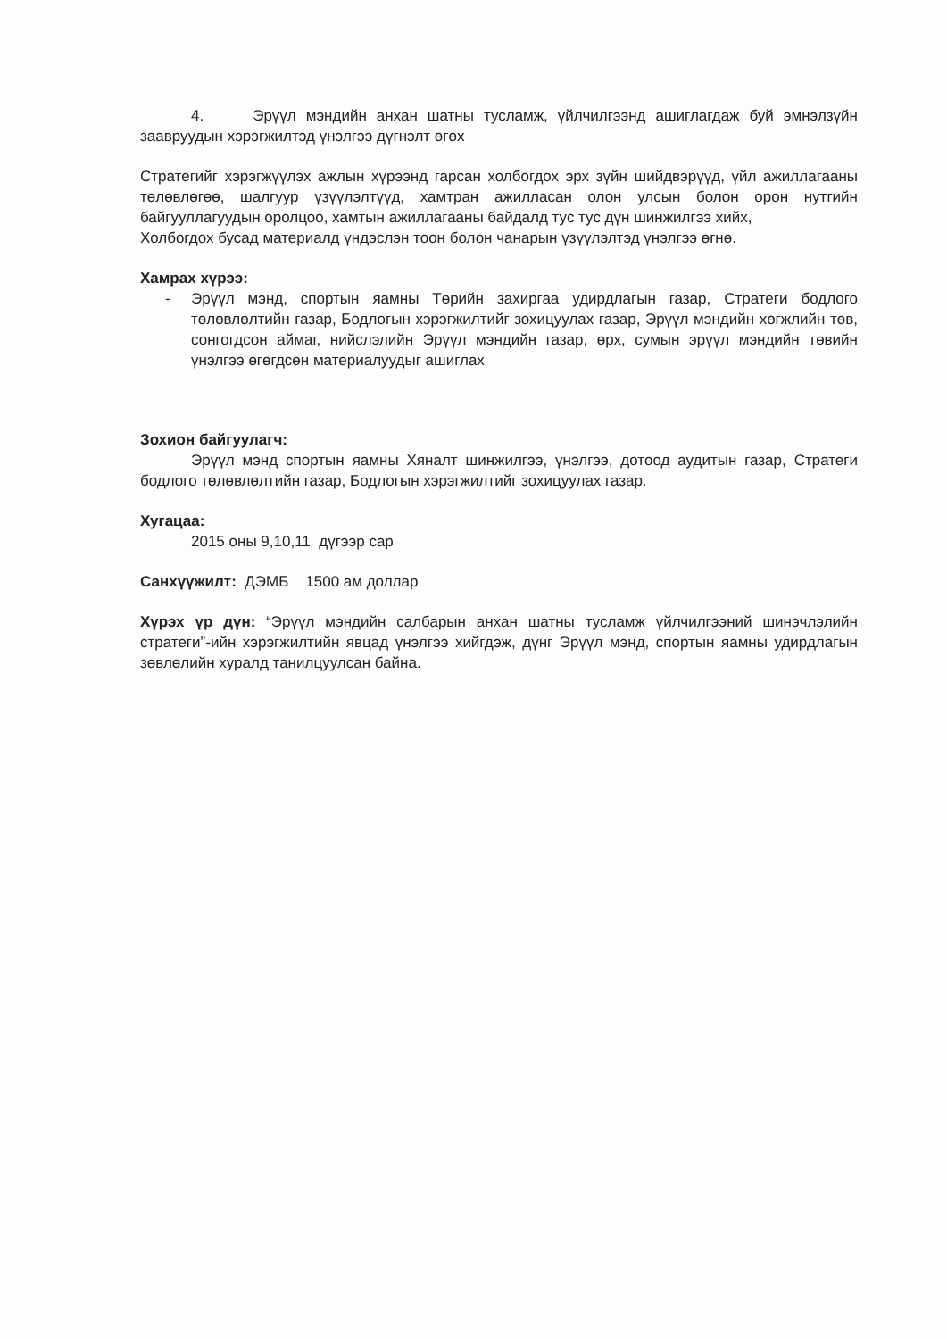4. Эрүүл мэндийн анхан шатны тусламж, үйлчилгээнд ашиглагдаж буй эмнэлзүйн заавруудын хэрэгжилтэд үнэлгээ дүгнэлт өгөх
Стратегийг хэрэгжүүлэх ажлын хүрээнд гарсан холбогдох эрх зүйн шийдвэрүүд, үйл ажиллагааны төлөвлөгөө, шалгуур үзүүлэлтүүд, хамтран ажилласан олон улсын болон орон нутгийн байгууллагуудын оролцоо, хамтын ажиллагааны байдалд тус тус дүн шинжилгээ хийх,
Холбогдох бусад материалд үндэслэн тоон болон чанарын үзүүлэлтэд үнэлгээ өгнө.
Хамрах хүрээ:
- Эрүүл мэнд, спортын яамны Төрийн захиргаа удирдлагын газар, Стратеги бодлого төлөвлөлтийн газар, Бодлогын хэрэгжилтийг зохицуулах газар, Эрүүл мэндийн хөгжлийн төв, сонгогдсон аймаг, нийслэлийн Эрүүл мэндийн газар, өрх, сумын эрүүл мэндийн төвийн үнэлгээ өгөгдсөн материалуудыг ашиглах
Зохион байгуулагч:
Эрүүл мэнд спортын яамны Хяналт шинжилгээ, үнэлгээ, дотоод аудитын газар, Стратеги бодлого төлөвлөлтийн газар, Бодлогын хэрэгжилтийг зохицуулах газар.
Хугацаа:
2015 оны 9,10,11 дүгээр сар
Санхүүжилт: ДЭМБ 1500 ам доллар
Хүрэх үр дүн: “Эрүүл мэндийн салбарын анхан шатны тусламж үйлчилгээний шинэчлэлийн стратеги”-ийн хэрэгжилтийн явцад үнэлгээ хийгдэж, дүнг Эрүүл мэнд, спортын яамны удирдлагын зөвлөлийн хуралд танилцуулсан байна.